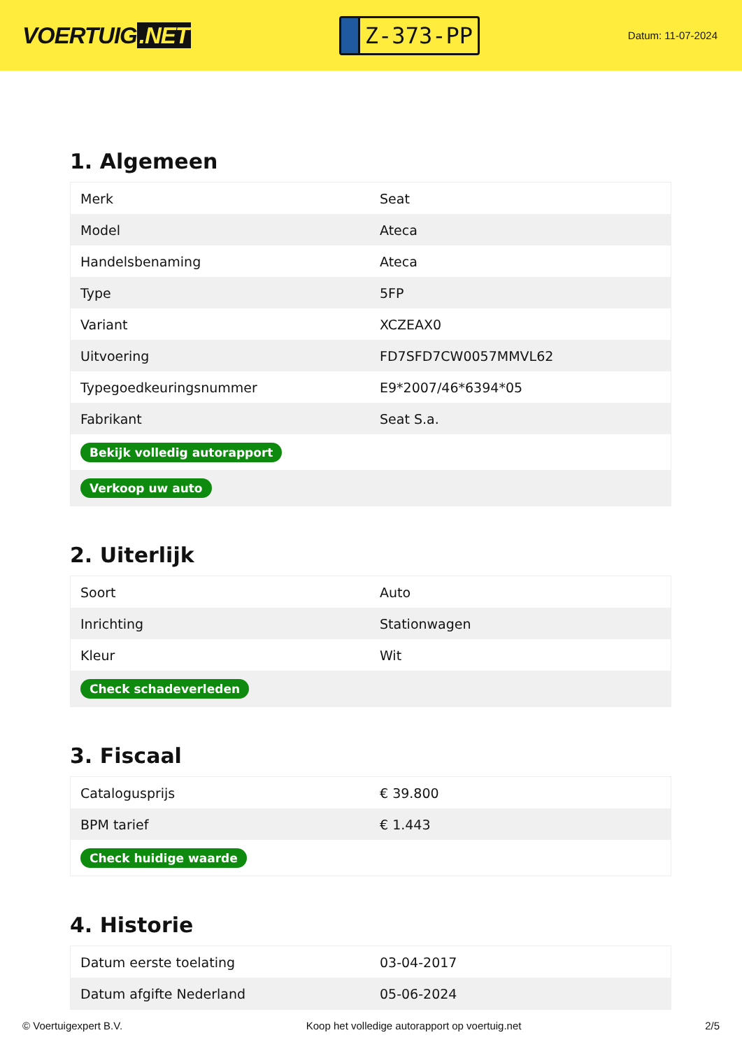VOERTUIG.NET
Z-373-PP
Datum: 11-07-2024
1. Algemeen
| Merk | Seat |
| Model | Ateca |
| Handelsbenaming | Ateca |
| Type | 5FP |
| Variant | XCZEAX0 |
| Uitvoering | FD7SFD7CW0057MMVL62 |
| Typegoedkeuringsnummer | E9*2007/46*6394*05 |
| Fabrikant | Seat S.a. |
| Bekijk volledig autorapport | |
| Verkoop uw auto | |
2. Uiterlijk
| Soort | Auto |
| Inrichting | Stationwagen |
| Kleur | Wit |
| Check schadeverleden | |
3. Fiscaal
| Catalogusprijs | € 39.800 |
| BPM tarief | € 1.443 |
| Check huidige waarde | |
4. Historie
| Datum eerste toelating | 03-04-2017 |
| Datum afgifte Nederland | 05-06-2024 |
© Voertuigexpert B.V. Koop het volledige autorapport op voertuig.net 2/5